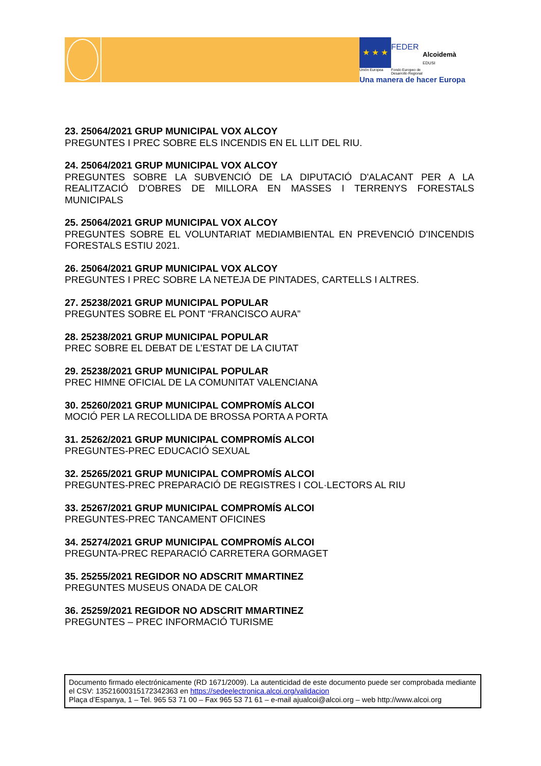★ ★ ★
FEDER
Alcoidemà
EDUSI
Unión Europea
Fondo Europeo de Desarrollo Regional
Una manera de hacer Europa
23. 25064/2021 GRUP MUNICIPAL VOX ALCOY
PREGUNTES I PREC SOBRE ELS INCENDIS EN EL LLIT DEL RIU.
24. 25064/2021 GRUP MUNICIPAL VOX ALCOY
PREGUNTES SOBRE LA SUBVENCIÓ DE LA DIPUTACIÓ D'ALACANT PER A LA REALITZACIÓ D'OBRES DE MILLORA EN MASSES I TERRENYS FORESTALS MUNICIPALS
25. 25064/2021 GRUP MUNICIPAL VOX ALCOY
PREGUNTES SOBRE EL VOLUNTARIAT MEDIAMBIENTAL EN PREVENCIÓ D'INCENDIS FORESTALS ESTIU 2021.
26. 25064/2021 GRUP MUNICIPAL VOX ALCOY
PREGUNTES I PREC SOBRE LA NETEJA DE PINTADES, CARTELLS I ALTRES.
27. 25238/2021 GRUP MUNICIPAL POPULAR
PREGUNTES SOBRE EL PONT “FRANCISCO AURA”
28. 25238/2021 GRUP MUNICIPAL POPULAR
PREC SOBRE EL DEBAT DE L’ESTAT DE LA CIUTAT
29. 25238/2021 GRUP MUNICIPAL POPULAR
PREC HIMNE OFICIAL DE LA COMUNITAT VALENCIANA
30. 25260/2021 GRUP MUNICIPAL COMPROMÍS ALCOI
MOCIÓ PER LA RECOLLIDA DE BROSSA PORTA A PORTA
31. 25262/2021 GRUP MUNICIPAL COMPROMÍS ALCOI
PREGUNTES-PREC EDUCACIÓ SEXUAL
32. 25265/2021 GRUP MUNICIPAL COMPROMÍS ALCOI
PREGUNTES-PREC PREPARACIÓ DE REGISTRES I COL·LECTORS AL RIU
33. 25267/2021 GRUP MUNICIPAL COMPROMÍS ALCOI
PREGUNTES-PREC TANCAMENT OFICINES
34. 25274/2021 GRUP MUNICIPAL COMPROMÍS ALCOI
PREGUNTA-PREC REPARACIÓ CARRETERA GORMAGET
35. 25255/2021 REGIDOR NO ADSCRIT MMARTINEZ
PREGUNTES MUSEUS ONADA DE CALOR
36. 25259/2021 REGIDOR NO ADSCRIT MMARTINEZ
PREGUNTES – PREC INFORMACIÓ TURISME
Documento firmado electrónicamente (RD 1671/2009). La autenticidad de este documento puede ser comprobada mediante el CSV: 13521600315172342363 en https://sedeelectronica.alcoi.org/validacion
Plaça d’Espanya, 1 – Tel. 965 53 71 00 – Fax 965 53 71 61 – e-mail ajualcoi@alcoi.org – web http://www.alcoi.org